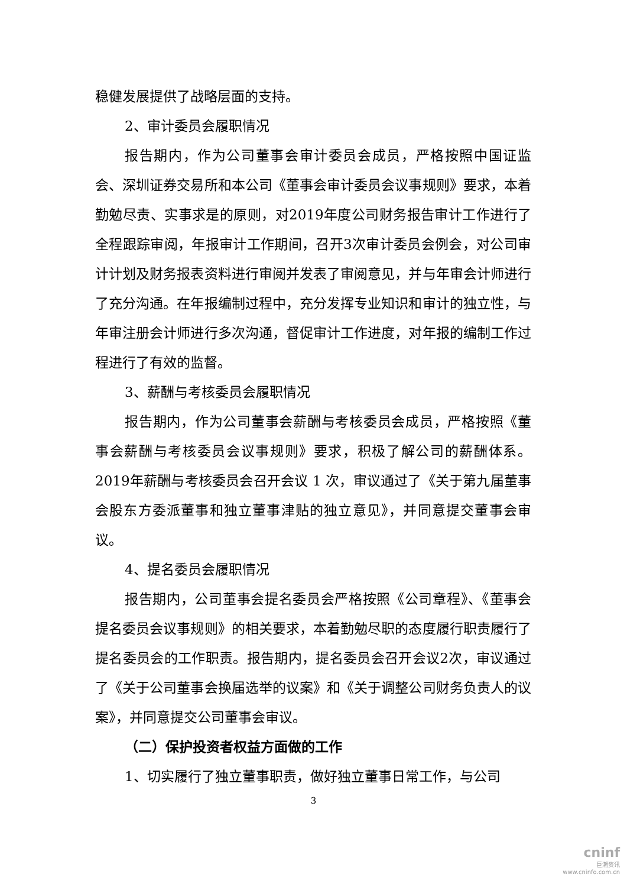稳健发展提供了战略层面的支持。
2、审计委员会履职情况
报告期内，作为公司董事会审计委员会成员，严格按照中国证监会、深圳证券交易所和本公司《董事会审计委员会议事规则》要求，本着勤勉尽责、实事求是的原则，对2019年度公司财务报告审计工作进行了全程跟踪审阅，年报审计工作期间，召开3次审计委员会例会，对公司审计计划及财务报表资料进行审阅并发表了审阅意见，并与年审会计师进行了充分沟通。在年报编制过程中，充分发挥专业知识和审计的独立性，与年审注册会计师进行多次沟通，督促审计工作进度，对年报的编制工作过程进行了有效的监督。
3、薪酬与考核委员会履职情况
报告期内，作为公司董事会薪酬与考核委员会成员，严格按照《董事会薪酬与考核委员会议事规则》要求，积极了解公司的薪酬体系。2019年薪酬与考核委员会召开会议 1 次，审议通过了《关于第九届董事会股东方委派董事和独立董事津贴的独立意见》，并同意提交董事会审议。
4、提名委员会履职情况
报告期内，公司董事会提名委员会严格按照《公司章程》、《董事会提名委员会议事规则》的相关要求，本着勤勉尽职的态度履行职责履行了提名委员会的工作职责。报告期内，提名委员会召开会议2次，审议通过了《关于公司董事会换届选举的议案》和《关于调整公司财务负责人的议案》，并同意提交公司董事会审议。
（二）保护投资者权益方面做的工作
1、切实履行了独立董事职责，做好独立董事日常工作，与公司
3
cninf
巨潮资讯
www.cninfo.com.cn